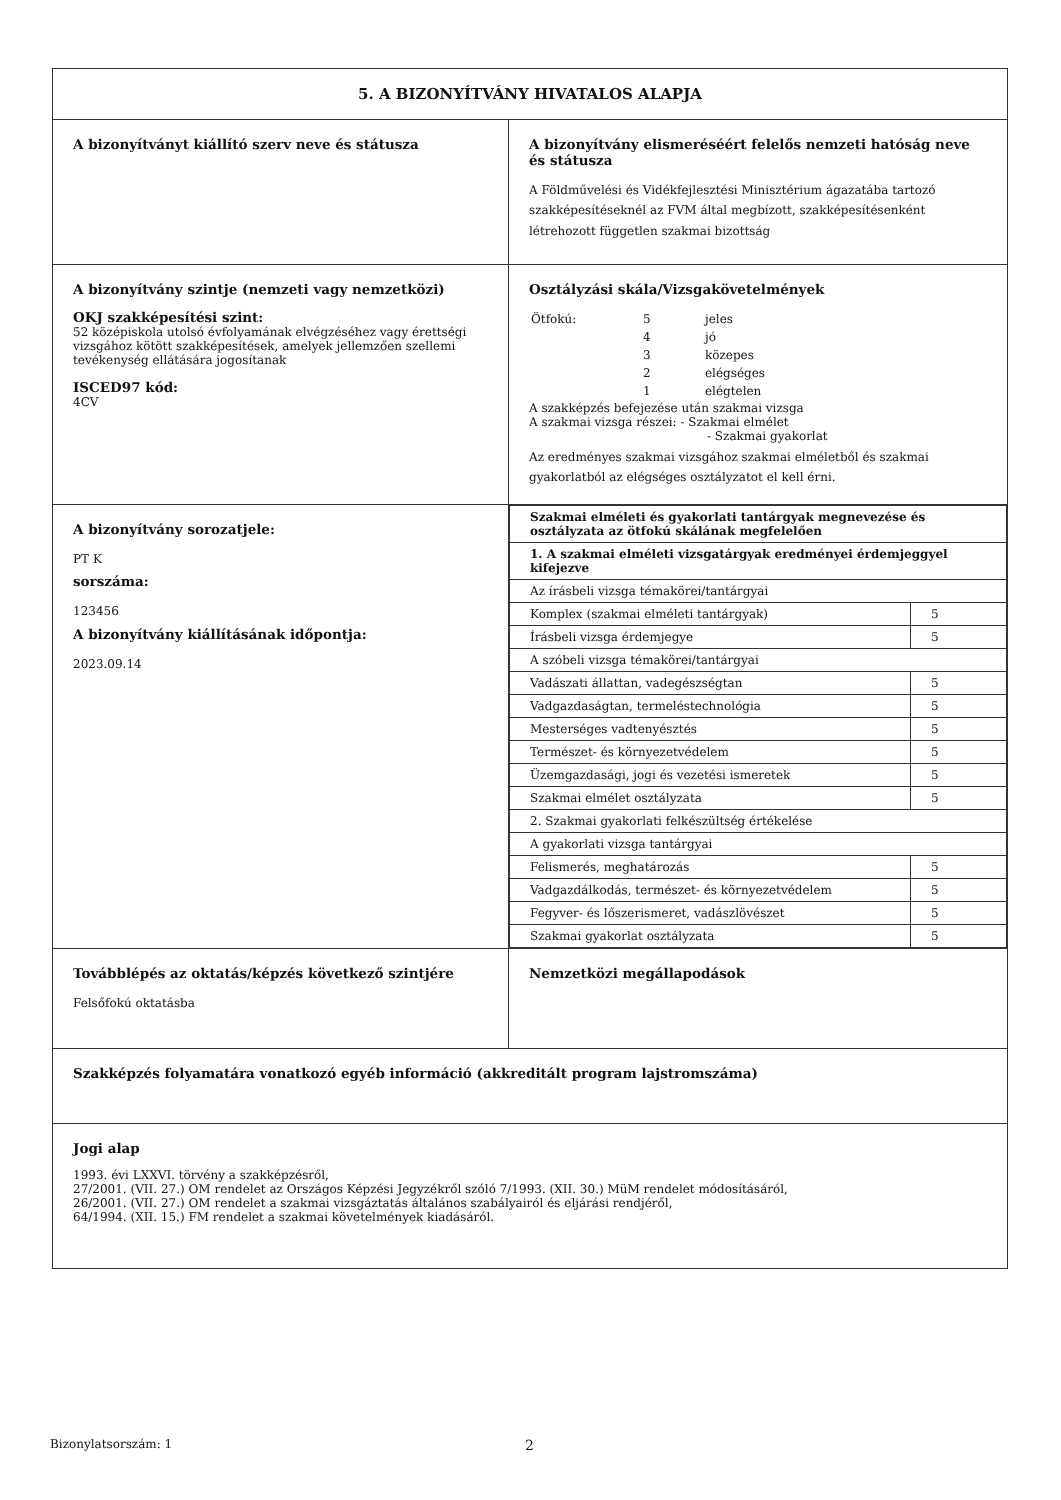| 5. A BIZONYÍTVÁNY HIVATALOS ALAPJA | |
| A bizonyítványt kiállító szerv neve és státusza | A bizonyítvány elismeréséért felelős nemzeti hatóság neve és státusza A Földművelési és Vidékfejlesztési Minisztérium ágazatába tartozó szakképesítéseknél az FVM által megbízott, szakképesítésenként létrehozott független szakmai bizottság |
| A bizonyítvány szintje (nemzeti vagy nemzetközi) OKJ szakképesítési szint: 52 középiskola utolsó évfolyamának elvégzéséhez vagy érettségi vizsgához kötött szakképesítések, amelyek jellemzően szellemi tevékenység ellátására jogosítanak ISCED97 kód: 4CV | Osztályzási skála/Vizsgakövetelmények / Ötfokú: / 5 / jeles / / / 4 / jó / / / 3 / közepes / / / 2 / elégséges / / / 1 / elégtelen / A szakképzés befejezése után szakmai vizsga A szakmai vizsga részei: - Szakmai elmélet - Szakmai gyakorlat Az eredményes szakmai vizsgához szakmai elméletből és szakmai gyakorlatból az elégséges osztályzatot el kell érni. |
| A bizonyítvány sorozatjele: PT K sorszáma: 123456 A bizonyítvány kiállításának időpontja: 2023.09.14 | / Szakmai elméleti és gyakorlati tantárgyak megnevezése és osztályzata az ötfokú skálának megfelelően / / / 1. A szakmai elméleti vizsgatárgyak eredményei érdemjeggyel kifejezve / / / Az írásbeli vizsga témakörei/tantárgyai / / / Komplex (szakmai elméleti tantárgyak) / 5 / / Írásbeli vizsga érdemjegye / 5 / / A szóbeli vizsga témakörei/tantárgyai / / / Vadászati állattan, vadegészségtan / 5 / / Vadgazdaságtan, termeléstechnológia / 5 / / Mesterséges vadtenyésztés / 5 / / Természet- és környezetvédelem / 5 / / Üzemgazdasági, jogi és vezetési ismeretek / 5 / / Szakmai elmélet osztályzata / 5 / / 2. Szakmai gyakorlati felkészültség értékelése / / / A gyakorlati vizsga tantárgyai / / / Felismerés, meghatározás / 5 / / Vadgazdálkodás, természet- és környezetvédelem / 5 / / Fegyver- és lőszerismeret, vadászlövészet / 5 / / Szakmai gyakorlat osztályzata / 5 / |
| Továbblépés az oktatás/képzés következő szintjére Felsőfokú oktatásba | Nemzetközi megállapodások |
| Szakképzés folyamatára vonatkozó egyéb információ (akkreditált program lajstromszáma) | |
| Jogi alap 1993. évi LXXVI. törvény a szakképzésről, 27/2001. (VII. 27.) OM rendelet az Országos Képzési Jegyzékről szóló 7/1993. (XII. 30.) MüM rendelet módosításáról, 26/2001. (VII. 27.) OM rendelet a szakmai vizsgáztatás általános szabályairól és eljárási rendjéről, 64/1994. (XII. 15.) FM rendelet a szakmai követelmények kiadásáról. | |
Bizonylatsorszám: 1 2